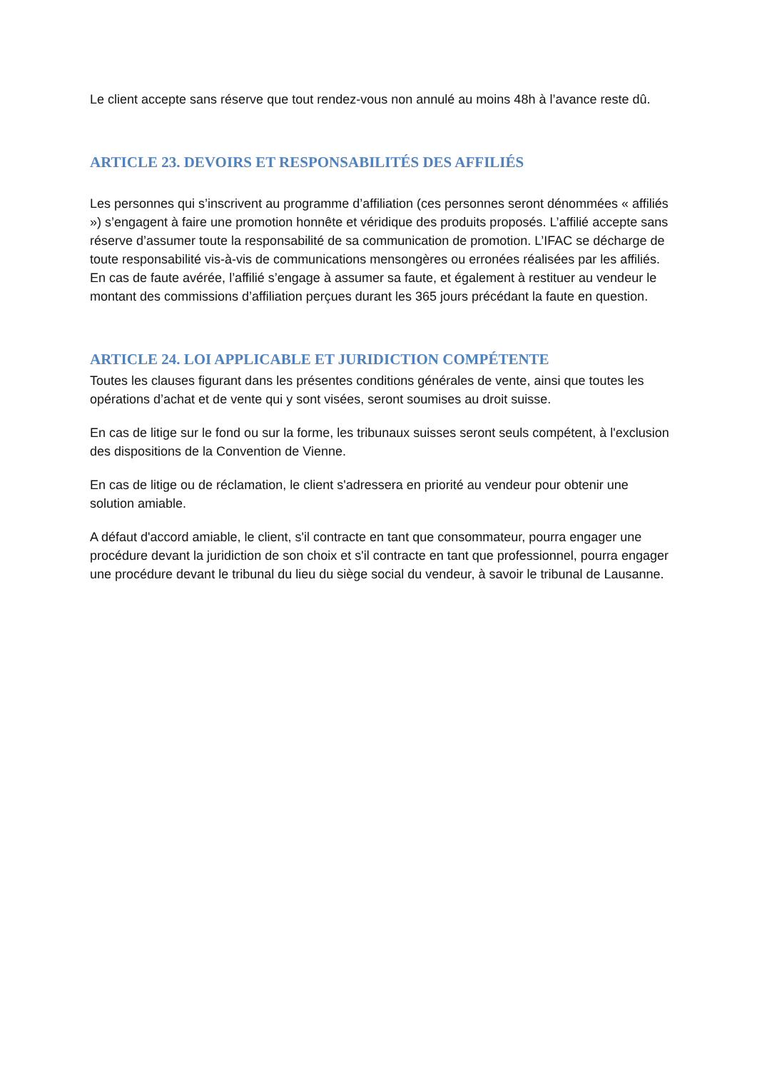Le client accepte sans réserve que tout rendez-vous non annulé au moins 48h à l’avance reste dû.
ARTICLE 23. DEVOIRS ET RESPONSABILITÉS DES AFFILIÉS
Les personnes qui s’inscrivent au programme d’affiliation (ces personnes seront dénommées « affiliés ») s’engagent à faire une promotion honnête et véridique des produits proposés. L’affilié accepte sans réserve d’assumer toute la responsabilité de sa communication de promotion. L’IFAC se décharge de toute responsabilité vis-à-vis de communications mensongères ou erronées réalisées par les affiliés. En cas de faute avérée, l’affilié s’engage à assumer sa faute, et également à restituer au vendeur le montant des commissions d’affiliation perçues durant les 365 jours précédant la faute en question.
ARTICLE 24. LOI APPLICABLE ET JURIDICTION COMPÉTENTE
Toutes les clauses figurant dans les présentes conditions générales de vente, ainsi que toutes les opérations d’achat et de vente qui y sont visées, seront soumises au droit suisse.
En cas de litige sur le fond ou sur la forme, les tribunaux suisses seront seuls compétent, à l'exclusion des dispositions de la Convention de Vienne.
En cas de litige ou de réclamation, le client s'adressera en priorité au vendeur pour obtenir une solution amiable.
A défaut d'accord amiable, le client, s'il contracte en tant que consommateur, pourra engager une procédure devant la juridiction de son choix et s'il contracte en tant que professionnel, pourra engager une procédure devant le tribunal du lieu du siège social du vendeur, à savoir le tribunal de Lausanne.